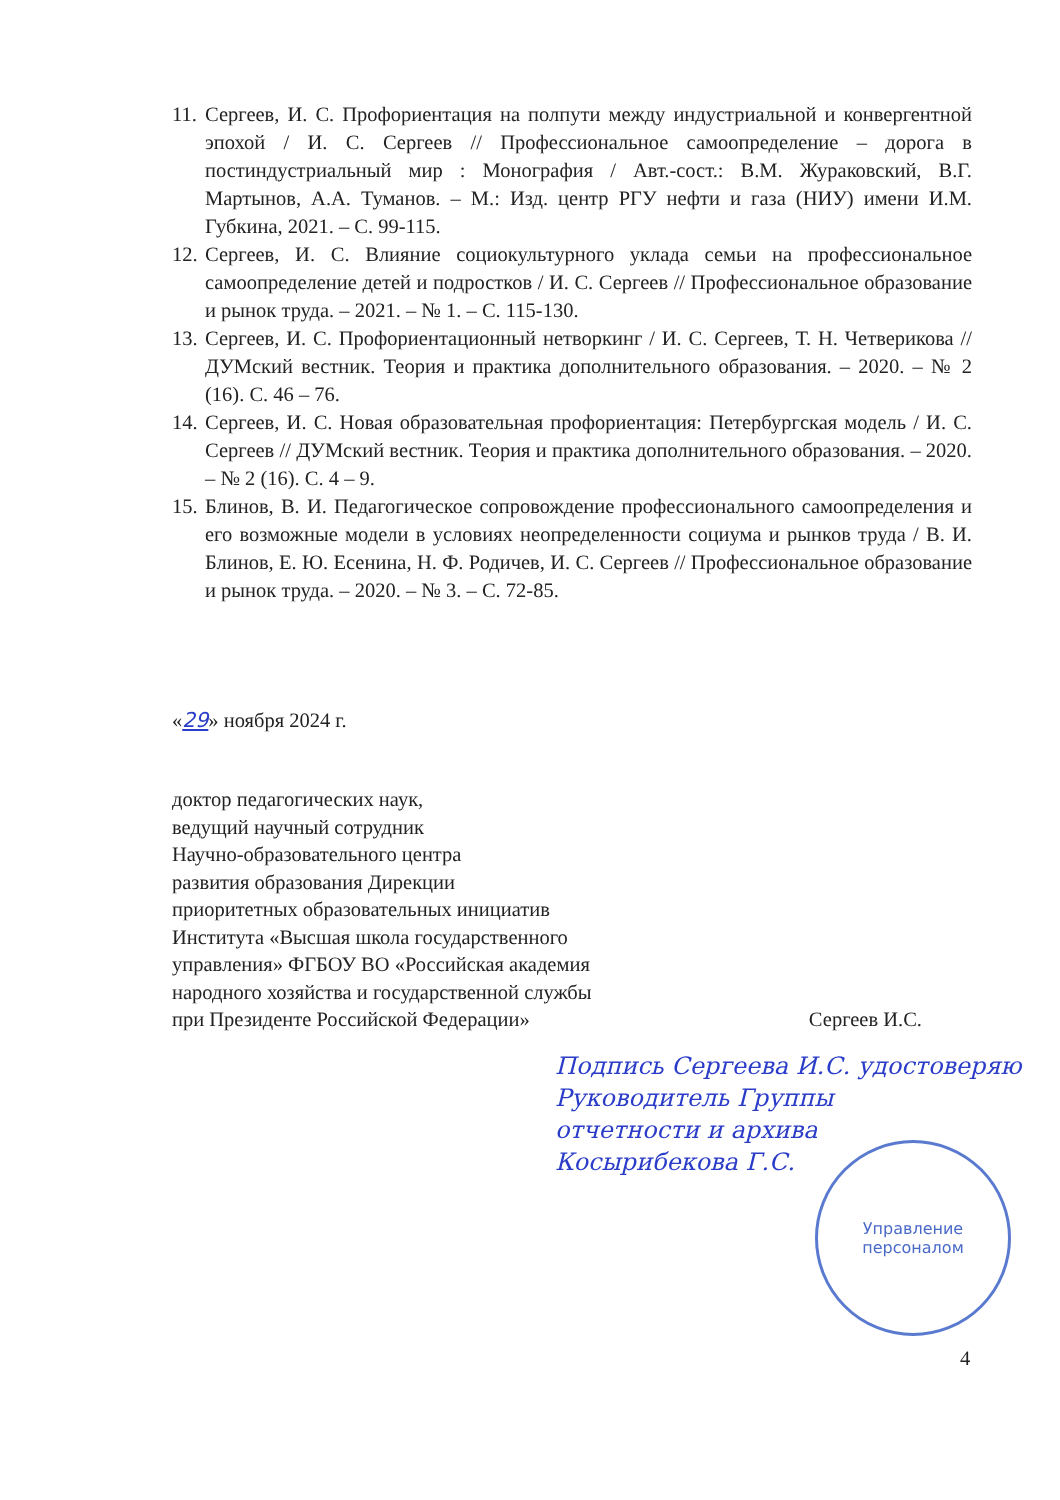11. Сергеев, И. С. Профориентация на полпути между индустриальной и конвергентной эпохой / И. С. Сергеев // Профессиональное самоопределение – дорога в постиндустриальный мир : Монография / Авт.-сост.: В.М. Жураковский, В.Г. Мартынов, А.А. Туманов. – М.: Изд. центр РГУ нефти и газа (НИУ) имени И.М. Губкина, 2021. – С. 99-115.
12. Сергеев, И. С. Влияние социокультурного уклада семьи на профессиональное самоопределение детей и подростков / И. С. Сергеев // Профессиональное образование и рынок труда. – 2021. – № 1. – С. 115-130.
13. Сергеев, И. С. Профориентационный нетворкинг / И. С. Сергеев, Т. Н. Четверикова // ДУМский вестник. Теория и практика дополнительного образования. – 2020. – № 2 (16). С. 46 – 76.
14. Сергеев, И. С. Новая образовательная профориентация: Петербургская модель / И. С. Сергеев // ДУМский вестник. Теория и практика дополнительного образования. – 2020. – № 2 (16). С. 4 – 9.
15. Блинов, В. И. Педагогическое сопровождение профессионального самоопределения и его возможные модели в условиях неопределенности социума и рынков труда / В. И. Блинов, Е. Ю. Есенина, Н. Ф. Родичев, И. С. Сергеев // Профессиональное образование и рынок труда. – 2020. – № 3. – С. 72-85.
«29» ноября 2024 г.
доктор педагогических наук,
ведущий научный сотрудник
Научно-образовательного центра
развития образования Дирекции
приоритетных образовательных инициатив
Института «Высшая школа государственного
управления» ФГБОУ ВО «Российская академия
народного хозяйства и государственной службы
при Президенте Российской Федерации»
Сергеев И.С.
Подпись Сергеева И.С. удостоверяю
Руководитель Группы
отчетности и архива
Косырибекова Г.С.
Управление
персоналом
4